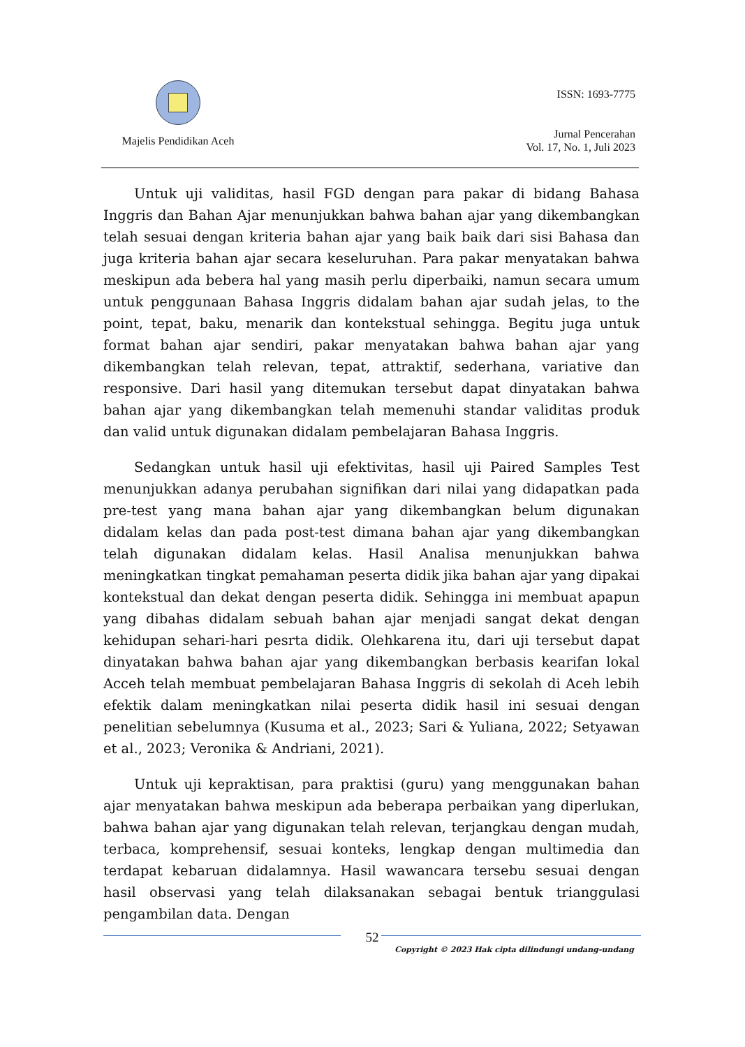Majelis Pendidikan Aceh
ISSN: 1693-7775
Jurnal Pencerahan
Vol. 17, No. 1, Juli 2023
Untuk uji validitas, hasil FGD dengan para pakar di bidang Bahasa Inggris dan Bahan Ajar menunjukkan bahwa bahan ajar yang dikembangkan telah sesuai dengan kriteria bahan ajar yang baik baik dari sisi Bahasa dan juga kriteria bahan ajar secara keseluruhan. Para pakar menyatakan bahwa meskipun ada bebera hal yang masih perlu diperbaiki, namun secara umum untuk penggunaan Bahasa Inggris didalam bahan ajar sudah jelas, to the point, tepat, baku, menarik dan kontekstual sehingga. Begitu juga untuk format bahan ajar sendiri, pakar menyatakan bahwa bahan ajar yang dikembangkan telah relevan, tepat, attraktif, sederhana, variative dan responsive. Dari hasil yang ditemukan tersebut dapat dinyatakan bahwa bahan ajar yang dikembangkan telah memenuhi standar validitas produk dan valid untuk digunakan didalam pembelajaran Bahasa Inggris.
Sedangkan untuk hasil uji efektivitas, hasil uji Paired Samples Test menunjukkan adanya perubahan signifikan dari nilai yang didapatkan pada pre-test yang mana bahan ajar yang dikembangkan belum digunakan didalam kelas dan pada post-test dimana bahan ajar yang dikembangkan telah digunakan didalam kelas. Hasil Analisa menunjukkan bahwa meningkatkan tingkat pemahaman peserta didik jika bahan ajar yang dipakai kontekstual dan dekat dengan peserta didik. Sehingga ini membuat apapun yang dibahas didalam sebuah bahan ajar menjadi sangat dekat dengan kehidupan sehari-hari pesrta didik. Olehkarena itu, dari uji tersebut dapat dinyatakan bahwa bahan ajar yang dikembangkan berbasis kearifan lokal Acceh telah membuat pembelajaran Bahasa Inggris di sekolah di Aceh lebih efektik dalam meningkatkan nilai peserta didik hasil ini sesuai dengan penelitian sebelumnya (Kusuma et al., 2023; Sari & Yuliana, 2022; Setyawan et al., 2023; Veronika & Andriani, 2021).
Untuk uji kepraktisan, para praktisi (guru) yang menggunakan bahan ajar menyatakan bahwa meskipun ada beberapa perbaikan yang diperlukan, bahwa bahan ajar yang digunakan telah relevan, terjangkau dengan mudah, terbaca, komprehensif, sesuai konteks, lengkap dengan multimedia dan terdapat kebaruan didalamnya. Hasil wawancara tersebu sesuai dengan hasil observasi yang telah dilaksanakan sebagai bentuk trianggulasi pengambilan data. Dengan
52
Copyright © 2023 Hak cipta dilindungi undang-undang